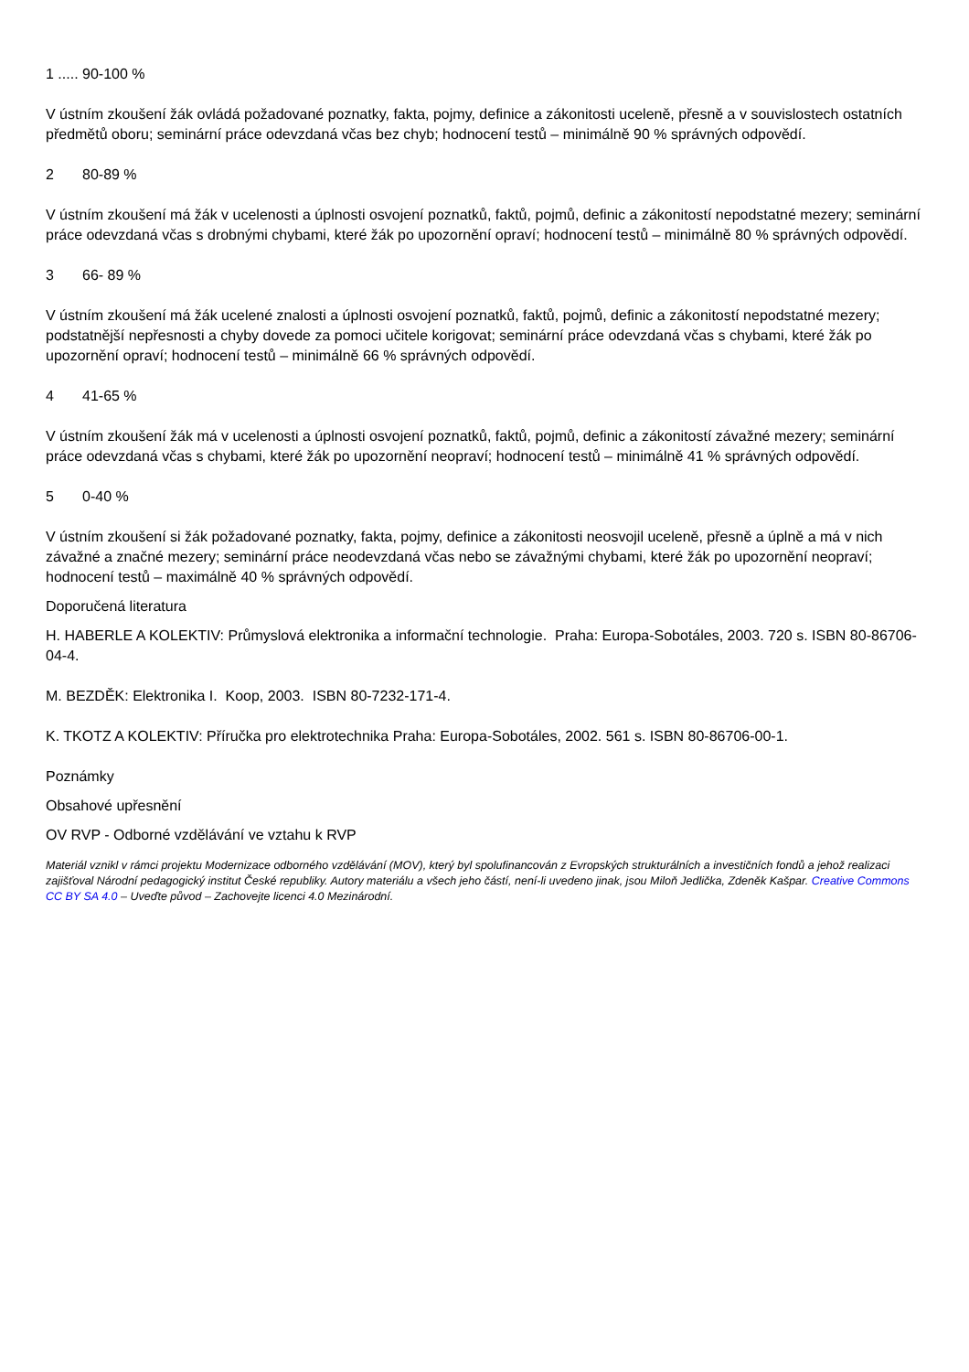1 ..... 90-100 %
V ústním zkoušení žák ovládá požadované poznatky, fakta, pojmy, definice a zákonitosti uceleně, přesně a v souvislostech ostatních předmětů oboru; seminární práce odevzdaná včas bez chyb; hodnocení testů – minimálně 90 % správných odpovědí.
2 80-89 %
V ústním zkoušení má žák v ucelenosti a úplnosti osvojení poznatků, faktů, pojmů, definic a zákonitostí nepodstatné mezery; seminární práce odevzdaná včas s drobnými chybami, které žák po upozornění opraví; hodnocení testů – minimálně 80 % správných odpovědí.
3 66- 89 %
V ústním zkoušení má žák ucelené znalosti a úplnosti osvojení poznatků, faktů, pojmů, definic a zákonitostí nepodstatné mezery; podstatnější nepřesnosti a chyby dovede za pomoci učitele korigovat; seminární práce odevzdaná včas s chybami, které žák po upozornění opraví; hodnocení testů – minimálně 66 % správných odpovědí.
4 41-65 %
V ústním zkoušení žák má v ucelenosti a úplnosti osvojení poznatků, faktů, pojmů, definic a zákonitostí závažné mezery; seminární práce odevzdaná včas s chybami, které žák po upozornění neopraví; hodnocení testů – minimálně 41 % správných odpovědí.
5 0-40 %
V ústním zkoušení si žák požadované poznatky, fakta, pojmy, definice a zákonitosti neosvojil uceleně, přesně a úplně a má v nich závažné a značné mezery; seminární práce neodevzdaná včas nebo se závažnými chybami, které žák po upozornění neopraví; hodnocení testů – maximálně 40 % správných odpovědí.
Doporučená literatura
H. HABERLE A KOLEKTIV: Průmyslová elektronika a informační technologie. Praha: Europa-Sobotáles, 2003. 720 s. ISBN 80-86706-04-4.
M. BEZDĚK: Elektronika I. Koop, 2003. ISBN 80-7232-171-4.
K. TKOTZ A KOLEKTIV: Příručka pro elektrotechnika Praha: Europa-Sobotáles, 2002. 561 s. ISBN 80-86706-00-1.
Poznámky
Obsahové upřesnění
OV RVP - Odborné vzdělávání ve vztahu k RVP
Materiál vznikl v rámci projektu Modernizace odborného vzdělávání (MOV), který byl spolufinancován z Evropských strukturálních a investičních fondů a jehož realizaci zajišťoval Národní pedagogický institut České republiky. Autory materiálu a všech jeho částí, není-li uvedeno jinak, jsou Miloň Jedlička, Zdeněk Kašpar. Creative Commons CC BY SA 4.0 – Uveďte původ – Zachovejte licenci 4.0 Mezinárodní.